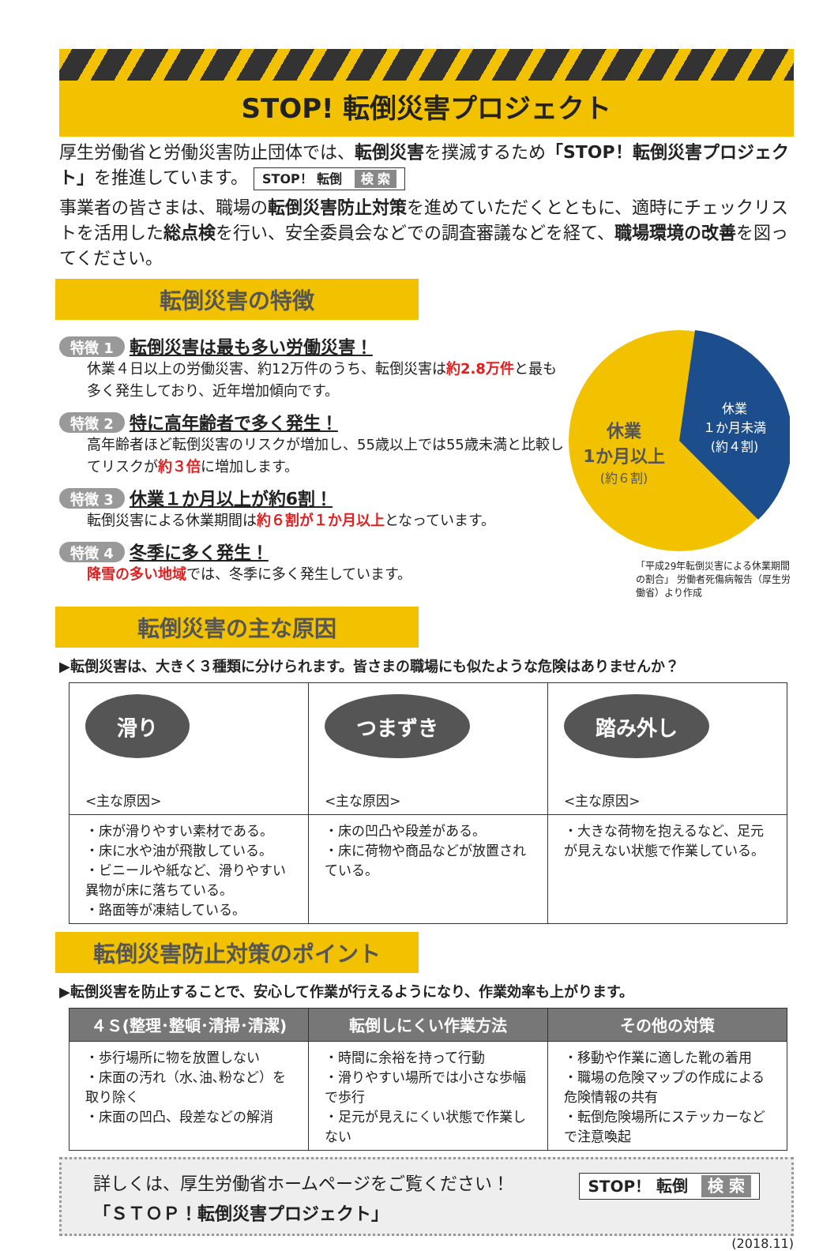STOP! 転倒災害プロジェクト
厚生労働省と労働災害防止団体では、転倒災害を撲滅するため「STOP！転倒災害プロジェクト」を推進しています。 STOP！ 転倒 検 索
事業者の皆さまは、職場の転倒災害防止対策を進めていただくとともに、適時にチェックリストを活用した総点検を行い、安全委員会などでの調査審議などを経て、職場環境の改善を図ってください。
転倒災害の特徴
特徴 1 転倒災害は最も多い労働災害！
休業４日以上の労働災害、約12万件のうち、転倒災害は約2.8万件と最も多く発生しており、近年増加傾向です。
特徴 2 特に高年齢者で多く発生！
高年齢者ほど転倒災害のリスクが増加し、55歳以上では55歳未満と比較してリスクが約３倍に増加します。
特徴 3 休業１か月以上が約6割！
転倒災害による休業期間は約６割が１か月以上となっています。
特徴 4 冬季に多く発生！
降雪の多い地域では、冬季に多く発生しています。
休業
1か月以上
(約６割)
休業
１か月未満
(約４割)
「平成29年転倒災害による休業期間の割合」 労働者死傷病報告（厚生労働省）より作成
転倒災害の主な原因
▶転倒災害は、大きく３種類に分けられます。皆さまの職場にも似たような危険はありませんか？
| 滑り <主な原因> | つまずき <主な原因> | 踏み外し <主な原因> |
| ・床が滑りやすい素材である。 ・床に水や油が飛散している。 ・ビニールや紙など、滑りやすい異物が床に落ちている。 ・路面等が凍結している。 | ・床の凹凸や段差がある。 ・床に荷物や商品などが放置されている。 | ・大きな荷物を抱えるなど、足元が見えない状態で作業している。 |
転倒災害防止対策のポイント
▶転倒災害を防止することで、安心して作業が行えるようになり、作業効率も上がります。
| ４Ｓ(整理･整頓･清掃･清潔) | 転倒しにくい作業方法 | その他の対策 |
| --- | --- | --- |
| ・歩行場所に物を放置しない ・床面の汚れ（水､油､粉など）を取り除く ・床面の凹凸、段差などの解消 | ・時間に余裕を持って行動 ・滑りやすい場所では小さな歩幅で歩行 ・足元が見えにくい状態で作業しない | ・移動や作業に適した靴の着用 ・職場の危険マップの作成による危険情報の共有 ・転倒危険場所にステッカーなどで注意喚起 |
詳しくは、厚生労働省ホームページをご覧ください！
「ＳＴＯＰ！転倒災害プロジェクト」
STOP！ 転倒 検 索
(2018.11)